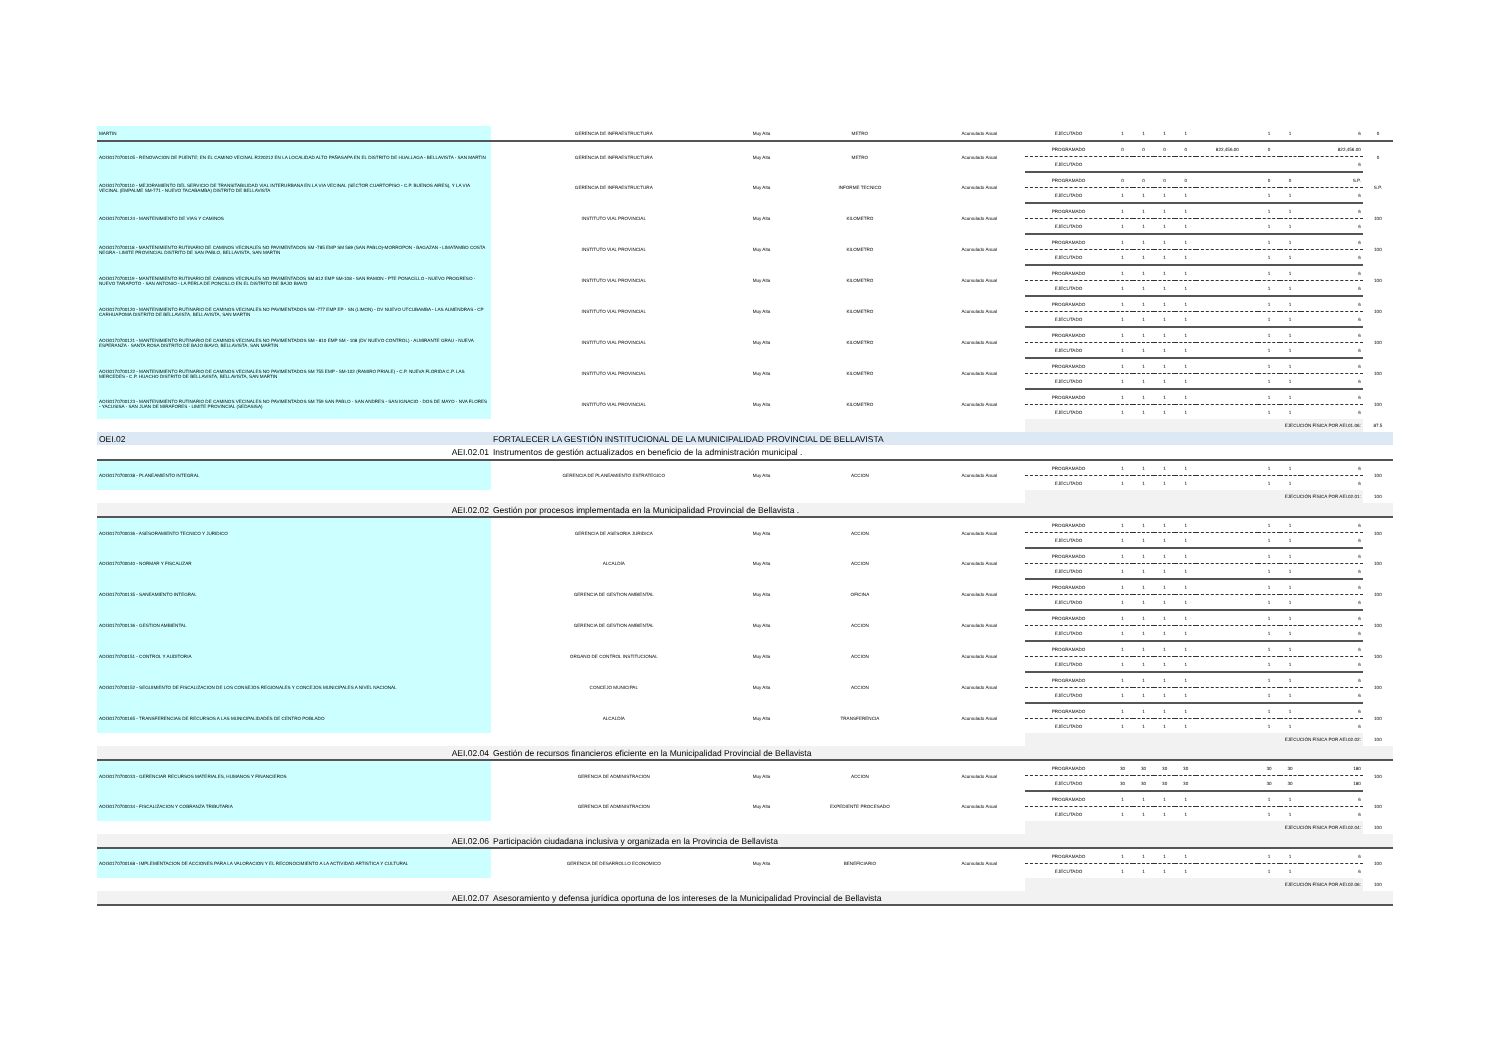| MARTIN | GERENCIA DE INFRAESTRUCTURA | Muy Alta | METRO | Acumulado Anual | EJECUTADO | 1 | 1 | 1 | 1 | | 1 | 1 | 6 | 0 |
| AOI30170700105 - RENOVACION DE PUENTE; EN EL CAMINO VECINAL R220212 EN LA LOCALIDAD ALTO PAÑASAPA EN EL DISTRITO DE HUALLAGA - BELLAVISTA - SAN MARTIN | GERENCIA DE INFRAESTRUCTURA | Muy Alta | METRO | Acumulado Anual | PROGRAMADO | 0 | 0 | 0 | 0 | 822,456.00 | 0 | | 822,456.00 | 0 |
| | | | | | EJECUTADO | | | | | | | | 6 | |
| AOI30170700110 - MEJORAMIENTO DEL SERVICIO DE TRANSITABILIDAD VIAL INTERURBANA EN LA VIA VECINAL (SECTOR CUARTOPISO - C.P. BUENOS AIRES), Y LA VIA VECINAL (EMPALME SM-771 - NUEVO TACABAMBA) DISTRITO DE BELLAVISTA | GERENCIA DE INFRAESTRUCTURA | Muy Alta | INFORME TECNICO | Acumulado Anual | PROGRAMADO | 0 | 0 | 0 | 0 | | 0 | 0 | S.P. | S.P. |
| | | | | | EJECUTADO | 1 | 1 | 1 | 1 | | 1 | 1 | 6 | |
| AOI30170700124 - MANTENIMIENTO DE VIAS Y CAMINOS | INSTITUTO VIAL PROVINCIAL | Muy Alta | KILOMETRO | Acumulado Anual | PROGRAMADO | 1 | 1 | 1 | 1 | | 1 | 1 | 6 | 100 |
| | | | | | EJECUTADO | 1 | 1 | 1 | 1 | | 1 | 1 | 6 | |
| AOI30170700118 - MANTENIMIENTO RUTINARIO DE CAMINOS VECINALES NO PAVIMENTADOS SM -785 EMP SM 589 (SAN PABLO)-MORROPON - BAGAZAN - LIMATAMBO COSTA NEGRA - LIMITE PROVINCIAL DISTRITO DE SAN PABLO, BELLAVISTA, SAN MARTIN | INSTITUTO VIAL PROVINCIAL | Muy Alta | KILOMETRO | Acumulado Anual | PROGRAMADO | 1 | 1 | 1 | 1 | | 1 | 1 | 6 | 100 |
| | | | | | EJECUTADO | 1 | 1 | 1 | 1 | | 1 | 1 | 6 | |
| AOI30170700119 - MANTENIMIENTO RUTINARIO DE CAMINOS VECINALES NO PAVIMENTADOS SM 812 EMP SM-108 - SAN RAMON - PTE PONACILLO - NUEVO PROGRESO - NUEVO TARAPOTO - SAN ANTONIO - LA PERLA DE PONCILLO EN EL DISTRITO DE BAJO BIAVO | INSTITUTO VIAL PROVINCIAL | Muy Alta | KILOMETRO | Acumulado Anual | PROGRAMADO | 1 | 1 | 1 | 1 | | 1 | 1 | 6 | 100 |
| | | | | | EJECUTADO | 1 | 1 | 1 | 1 | | 1 | 1 | 6 | |
| AOI30170700120 - MANTENIMIENTO RUTINARIO DE CAMINOS VECINALES NO PAVIMENTADOS SM -777 EMP EP - SN (LIMON) - DV NUEVO UTCUBAMBA - LAS ALMENDRAS - CP CARHUAPOMA DISTRITO DE BELLAVISTA, BELLAVISTA, SAN MARTIN | INSTITUTO VIAL PROVINCIAL | Muy Alta | KILOMETRO | Acumulado Anual | PROGRAMADO | 1 | 1 | 1 | 1 | | 1 | 1 | 6 | 100 |
| | | | | | EJECUTADO | 1 | 1 | 1 | 1 | | 1 | 1 | 6 | |
| AOI30170700121 - MANTENIMIENTO RUTINARIO DE CAMINOS VECINALES NO PAVIMENTADOS SM - 810 EMP SM - 108 (DV NUEVO CONTROL) - ALMIRANTE GRAU - NUEVA ESPERANZA - SANTA ROSA DISTRITO DE BAJO BIAVO, BELLAVISTA, SAN MARTIN | INSTITUTO VIAL PROVINCIAL | Muy Alta | KILOMETRO | Acumulado Anual | PROGRAMADO | 1 | 1 | 1 | 1 | | 1 | 1 | 6 | 100 |
| | | | | | EJECUTADO | 1 | 1 | 1 | 1 | | 1 | 1 | 6 | |
| AOI30170700122 - MANTENIMIENTO RUTINARIO DE CAMINOS VECINALES NO PAVIMENTADOS SM 755 EMP - SM-102 (RAMIRO PRIALE) - C.P. NUEVA FLORIDA C.P. LAS MERCEDES - C.P. HUACHO DISTRITO DE BELLAVISTA, BELLAVISTA, SAN MARTIN | INSTITUTO VIAL PROVINCIAL | Muy Alta | KILOMETRO | Acumulado Anual | PROGRAMADO | 1 | 1 | 1 | 1 | | 1 | 1 | 6 | 100 |
| | | | | | EJECUTADO | 1 | 1 | 1 | 1 | | 1 | 1 | 6 | |
| AOI30170700123 - MANTENIMIENTO RUTINARIO DE CAMINOS VECINALES NO PAVIMENTADOS SM 759 SAN PABLO - SAN ANDRES - SAN IGNACIO - DOS DE MAYO - NVA FLORES - YACUSISA - SAN JUAN DE MIRAFORES - LIMITE PROVINCIAL (SEDASISA) | INSTITUTO VIAL PROVINCIAL | Muy Alta | KILOMETRO | Acumulado Anual | PROGRAMADO | 1 | 1 | 1 | 1 | | 1 | 1 | 6 | 100 |
| | | | | | EJECUTADO | 1 | 1 | 1 | 1 | | 1 | 1 | 6 | |
| | | | | | EJECUCIÓN FÍSICA POR AEI.01.06: | | | | | | | | | 87.5 |
| OEI.02 | FORTALECER LA GESTIÓN INSTITUCIONAL DE LA MUNICIPALIDAD PROVINCIAL DE BELLAVISTA | | | | | | | | | | | | | |
| AEI.02.01 | Instrumentos de gestión actualizados en beneficio de la administración municipal . | | | | | | | | | | | | | |
| AOI30170700038 - PLANEAMIENTO INTEGRAL | GERENCIA DE PLANEAMIENTO ESTRATEGICO | Muy Alta | ACCION | Acumulado Anual | PROGRAMADO | 1 | 1 | 1 | 1 | | 1 | 1 | 6 | 100 |
| | | | | | EJECUTADO | 1 | 1 | 1 | 1 | | 1 | 1 | 6 | |
| | | | | | EJECUCIÓN FÍSICA POR AEI.02.01: | | | | | | | | | 100 |
| AEI.02.02 | Gestión por procesos implementada en la Municipalidad Provincial de Bellavista . | | | | | | | | | | | | | |
| AOI30170700036 - ASESORAMIENTO TECNICO Y JURIDICO | GERENCIA DE ASESORIA JURIDICA | Muy Alta | ACCION | Acumulado Anual | PROGRAMADO | 1 | 1 | 1 | 1 | | 1 | 1 | 6 | 100 |
| | | | | | EJECUTADO | 1 | 1 | 1 | 1 | | 1 | 1 | 6 | |
| AOI30170700040 - NORMAR Y FISCALIZAR | ALCALDÍA | Muy Alta | ACCION | Acumulado Anual | PROGRAMADO | 1 | 1 | 1 | 1 | | 1 | 1 | 6 | 100 |
| | | | | | EJECUTADO | 1 | 1 | 1 | 1 | | 1 | 1 | 6 | |
| AOI30170700135 - SANEAMIENTO INTEGRAL | GERENCIA DE GESTION AMBIENTAL | Muy Alta | OFICINA | Acumulado Anual | PROGRAMADO | 1 | 1 | 1 | 1 | | 1 | 1 | 6 | 100 |
| | | | | | EJECUTADO | 1 | 1 | 1 | 1 | | 1 | 1 | 6 | |
| AOI30170700136 - GESTION AMBIENTAL | GERENCIA DE GESTION AMBIENTAL | Muy Alta | ACCION | Acumulado Anual | PROGRAMADO | 1 | 1 | 1 | 1 | | 1 | 1 | 6 | 100 |
| | | | | | EJECUTADO | 1 | 1 | 1 | 1 | | 1 | 1 | 6 | |
| AOI30170700151 - CONTROL Y AUDITORIA | ORGANO DE CONTROL INSTITUCIONAL | Muy Alta | ACCION | Acumulado Anual | PROGRAMADO | 1 | 1 | 1 | 1 | | 1 | 1 | 6 | 100 |
| | | | | | EJECUTADO | 1 | 1 | 1 | 1 | | 1 | 1 | 6 | |
| AOI30170700152 - SEGUIMIENTO DE FISCALIZACION DE LOS CONSEJOS REGIONALES Y CONCEJOS MUNICIPALES A NIVEL NACIONAL | CONCEJO MUNICIPAL | Muy Alta | ACCION | Acumulado Anual | PROGRAMADO | 1 | 1 | 1 | 1 | | 1 | 1 | 6 | 100 |
| | | | | | EJECUTADO | 1 | 1 | 1 | 1 | | 1 | 1 | 6 | |
| AOI30170700165 - TRANSFERENCIAS DE RECURSOS A LAS MUNICIPALIDADES DE CENTRO POBLADO | ALCALDÍA | Muy Alta | TRANSFERENCIA | Acumulado Anual | PROGRAMADO | 1 | 1 | 1 | 1 | | 1 | 1 | 6 | 100 |
| | | | | | EJECUTADO | 1 | 1 | 1 | 1 | | 1 | 1 | 6 | |
| | | | | | EJECUCIÓN FÍSICA POR AEI.02.02: | | | | | | | | | 100 |
| AEI.02.04 | Gestión de recursos financieros eficiente en la Municipalidad Provincial de Bellavista | | | | | | | | | | | | | |
| AOI30170700033 - GERENCIAR RECURSOS MATERIALES, HUMANOS Y FINANCIEROS | GERENCIA DE ADMINISTRACION | Muy Alta | ACCION | Acumulado Anual | PROGRAMADO | 30 | 30 | 30 | 30 | | 30 | 30 | 180 | 100 |
| | | | | | EJECUTADO | 30 | 30 | 30 | 30 | | 30 | 30 | 180 | |
| AOI30170700034 - FISCALIZACION Y COBRANZA TRIBUTARIA | GERENCIA DE ADMINISTRACION | Muy Alta | EXPEDIENTE PROCESADO | Acumulado Anual | PROGRAMADO | 1 | 1 | 1 | 1 | | 1 | 1 | 6 | 100 |
| | | | | | EJECUTADO | 1 | 1 | 1 | 1 | | 1 | 1 | 6 | |
| | | | | | EJECUCIÓN FÍSICA POR AEI.02.04: | | | | | | | | | 100 |
| AEI.02.06 | Participación ciudadana inclusiva y organizada en la Provincia de Bellavista | | | | | | | | | | | | | |
| AOI30170700168 - IMPLEMENTACION DE ACCIONES PARA LA VALORACION Y EL RECONOCIMIENTO A LA ACTIVIDAD ARTISTICA Y CULTURAL | GERENCIA DE DESARROLLO ECONOMICO | Muy Alta | BENEFICIARIO | Acumulado Anual | PROGRAMADO | 1 | 1 | 1 | 1 | | 1 | 1 | 6 | 100 |
| | | | | | EJECUTADO | 1 | 1 | 1 | 1 | | 1 | 1 | 6 | |
| | | | | | EJECUCIÓN FÍSICA POR AEI.02.06: | | | | | | | | | 100 |
| AEI.02.07 | Asesoramiento y defensa jurídica oportuna de los intereses de la Municipalidad Provincial de Bellavista | | | | | | | | | | | | | |